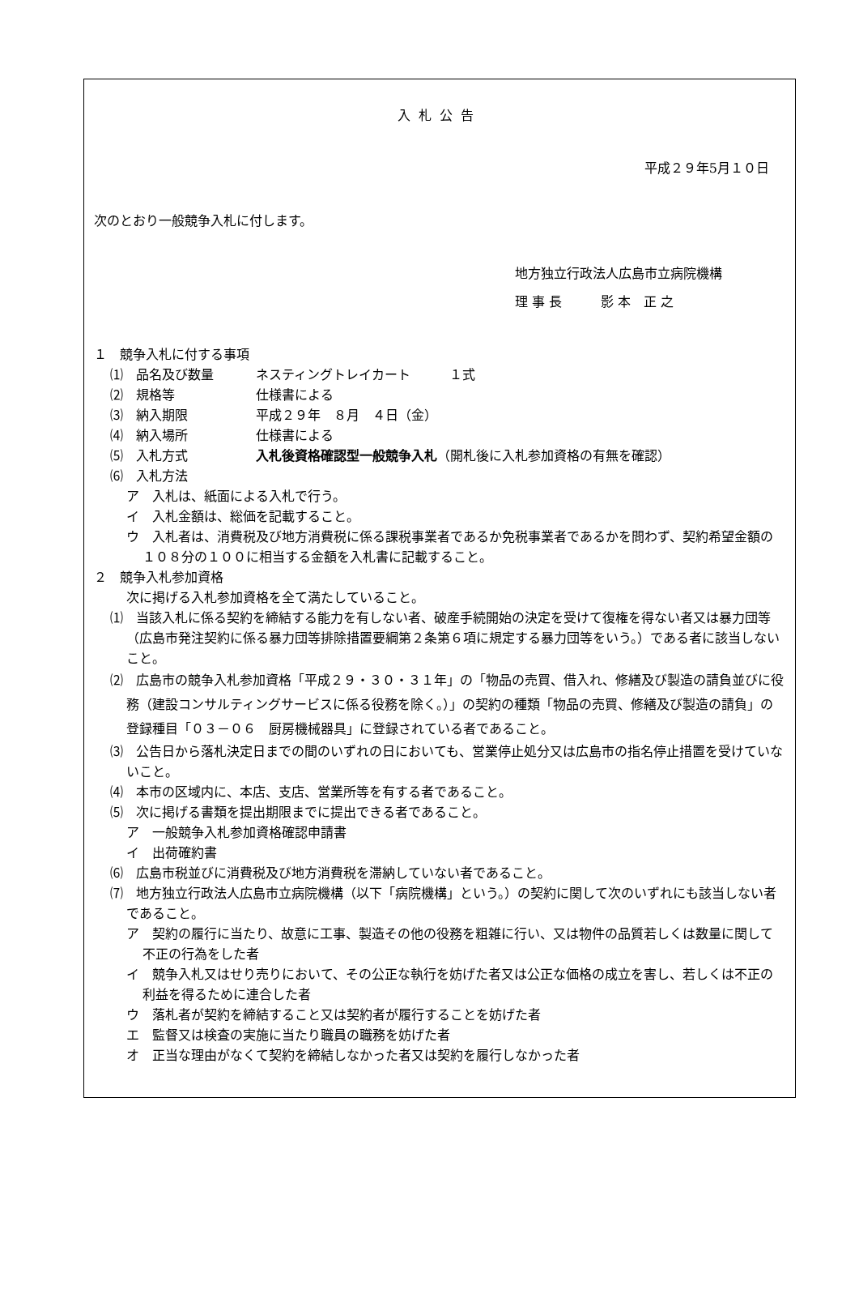入札公告
平成２９年5月１０日
次のとおり一般競争入札に付します。
地方独立行政法人広島市立病院機構
理 事 長　　　影 本　正 之
１　競争入札に付する事項
⑴　品名及び数量 ネスティングトレイカート　　　１式
⑵　規格等 仕様書による
⑶　納入期限 平成２９年　８月　４日（金）
⑷　納入場所 仕様書による
⑸　入札方式 入札後資格確認型一般競争入札（開札後に入札参加資格の有無を確認）
⑹　入札方法
ア　入札は、紙面による入札で行う。
イ　入札金額は、総価を記載すること。
ウ　入札者は、消費税及び地方消費税に係る課税事業者であるか免税事業者であるかを問わず、契約希望金額の１０８分の１００に相当する金額を入札書に記載すること。
２　競争入札参加資格
次に掲げる入札参加資格を全て満たしていること。
⑴　当該入札に係る契約を締結する能力を有しない者、破産手続開始の決定を受けて復権を得ない者又は暴力団等（広島市発注契約に係る暴力団等排除措置要綱第２条第６項に規定する暴力団等をいう。）である者に該当しないこと。
⑵　広島市の競争入札参加資格「平成２９・３０・３１年」の「物品の売買、借入れ、修繕及び製造の請負並びに役務（建設コンサルティングサービスに係る役務を除く。）」の契約の種類「物品の売買、修繕及び製造の請負」の登録種目「０３－０６　厨房機械器具」に登録されている者であること。
⑶　公告日から落札決定日までの間のいずれの日においても、営業停止処分又は広島市の指名停止措置を受けていないこと。
⑷　本市の区域内に、本店、支店、営業所等を有する者であること。
⑸　次に掲げる書類を提出期限までに提出できる者であること。
ア　一般競争入札参加資格確認申請書
イ　出荷確約書
⑹　広島市税並びに消費税及び地方消費税を滞納していない者であること。
⑺　地方独立行政法人広島市立病院機構（以下「病院機構」という。）の契約に関して次のいずれにも該当しない者であること。
ア　契約の履行に当たり、故意に工事、製造その他の役務を粗雑に行い、又は物件の品質若しくは数量に関して不正の行為をした者
イ　競争入札又はせり売りにおいて、その公正な執行を妨げた者又は公正な価格の成立を害し、若しくは不正の利益を得るために連合した者
ウ　落札者が契約を締結すること又は契約者が履行することを妨げた者
エ　監督又は検査の実施に当たり職員の職務を妨げた者
オ　正当な理由がなくて契約を締結しなかった者又は契約を履行しなかった者